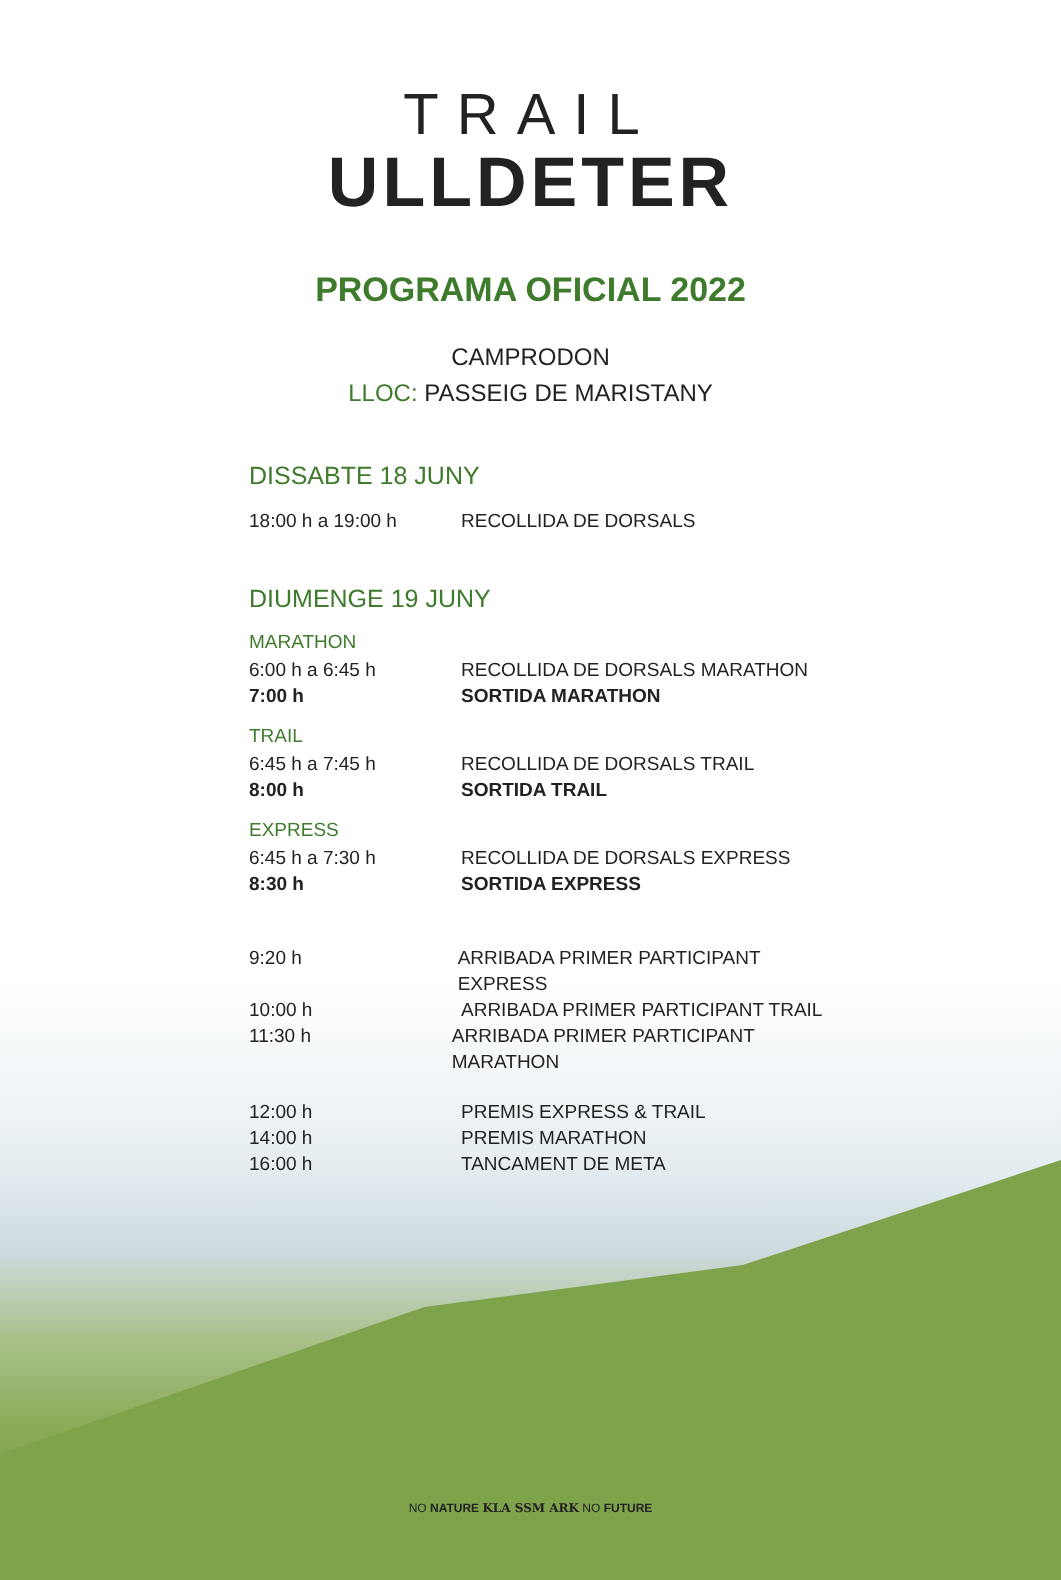TRAIL
ULLDETER
PROGRAMA OFICIAL 2022
CAMPRODON
LLOC: PASSEIG DE MARISTANY
DISSABTE 18 JUNY
18:00 h a 19:00 h RECOLLIDA DE DORSALS
DIUMENGE 19 JUNY
MARATHON
6:00 h a 6:45 h RECOLLIDA DE DORSALS MARATHON
7:00 h SORTIDA MARATHON
TRAIL
6:45 h a 7:45 h RECOLLIDA DE DORSALS TRAIL
8:00 h SORTIDA TRAIL
EXPRESS
6:45 h a 7:30 h RECOLLIDA DE DORSALS EXPRESS
8:30 h SORTIDA EXPRESS
9:20 h ARRIBADA PRIMER PARTICIPANT EXPRESS
10:00 h ARRIBADA PRIMER PARTICIPANT TRAIL
11:30 h ARRIBADA PRIMER PARTICIPANT MARATHON
12:00 h PREMIS EXPRESS & TRAIL
14:00 h PREMIS MARATHON
16:00 h TANCAMENT DE META
NO NATURE KLA SSM ARK NO FUTURE